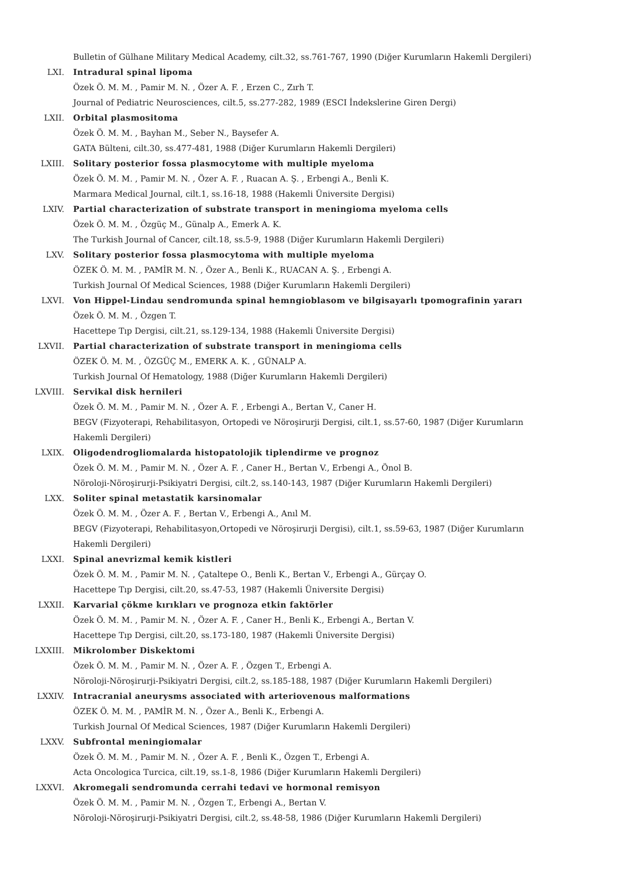Bulletin of Gülhane Military Medical Academy, cilt.32, ss.761-767, 1990 (Diğer Kurumların Hakemli Dergileri)
LXI. Intradural spinal lipoma
Özek Ö. M. M. , Pamir M. N. , Özer A. F. , Erzen C., Zırh T.
Journal of Pediatric Neurosciences, cilt.5, ss.277-282, 1989 (ESCI İndekslerine Giren Dergi)
LXII. Orbital plasmositoma
Özek Ö. M. M. , Bayhan M., Seber N., Baysefer A.
GATA Bülteni, cilt.30, ss.477-481, 1988 (Diğer Kurumların Hakemli Dergileri)
LXIII. Solitary posterior fossa plasmocytome with multiple myeloma
Özek Ö. M. M. , Pamir M. N. , Özer A. F. , Ruacan A. Ş. , Erbengi A., Benli K.
Marmara Medical Journal, cilt.1, ss.16-18, 1988 (Hakemli Üniversite Dergisi)
LXIV. Partial characterization of substrate transport in meningioma myeloma cells
Özek Ö. M. M. , Özgüç M., Günalp A., Emerk A. K.
The Turkish Journal of Cancer, cilt.18, ss.5-9, 1988 (Diğer Kurumların Hakemli Dergileri)
LXV. Solitary posterior fossa plasmocytoma with multiple myeloma
ÖZEK Ö. M. M. , PAMİR M. N. , Özer A., Benli K., RUACAN A. Ş. , Erbengi A.
Turkish Journal Of Medical Sciences, 1988 (Diğer Kurumların Hakemli Dergileri)
LXVI. Von Hippel-Lindau sendromunda spinal hemngioblasom ve bilgisayarlı tpomografinin yararı
Özek Ö. M. M. , Özgen T.
Hacettepe Tıp Dergisi, cilt.21, ss.129-134, 1988 (Hakemli Üniversite Dergisi)
LXVII. Partial characterization of substrate transport in meningioma cells
ÖZEK Ö. M. M. , ÖZGÜÇ M., EMERK A. K. , GÜNALP A.
Turkish Journal Of Hematology, 1988 (Diğer Kurumların Hakemli Dergileri)
LXVIII. Servikal disk hernileri
Özek Ö. M. M. , Pamir M. N. , Özer A. F. , Erbengi A., Bertan V., Caner H.
BEGV (Fizyoterapi, Rehabilitasyon, Ortopedi ve Nöroşirurji Dergisi, cilt.1, ss.57-60, 1987 (Diğer Kurumların Hakemli Dergileri)
LXIX. Oligodendrogliomalarda histopatolojik tiplendirme ve prognoz
Özek Ö. M. M. , Pamir M. N. , Özer A. F. , Caner H., Bertan V., Erbengi A., Önol B.
Nöroloji-Nöroşirurji-Psikiyatri Dergisi, cilt.2, ss.140-143, 1987 (Diğer Kurumların Hakemli Dergileri)
LXX. Soliter spinal metastatik karsinomalar
Özek Ö. M. M. , Özer A. F. , Bertan V., Erbengi A., Anıl M.
BEGV (Fizyoterapi, Rehabilitasyon,Ortopedi ve Nöroşirurji Dergisi), cilt.1, ss.59-63, 1987 (Diğer Kurumların Hakemli Dergileri)
LXXI. Spinal anevrizmal kemik kistleri
Özek Ö. M. M. , Pamir M. N. , Çataltepe O., Benli K., Bertan V., Erbengi A., Gürçay O.
Hacettepe Tıp Dergisi, cilt.20, ss.47-53, 1987 (Hakemli Üniversite Dergisi)
LXXII. Karvarial çökme kırıkları ve prognoza etkin faktörler
Özek Ö. M. M. , Pamir M. N. , Özer A. F. , Caner H., Benli K., Erbengi A., Bertan V.
Hacettepe Tıp Dergisi, cilt.20, ss.173-180, 1987 (Hakemli Üniversite Dergisi)
LXXIII. Mikrolomber Diskektomi
Özek Ö. M. M. , Pamir M. N. , Özer A. F. , Özgen T., Erbengi A.
Nöroloji-Nöroşirurji-Psikiyatri Dergisi, cilt.2, ss.185-188, 1987 (Diğer Kurumların Hakemli Dergileri)
LXXIV. Intracranial aneurysms associated with arteriovenous malformations
ÖZEK Ö. M. M. , PAMİR M. N. , Özer A., Benli K., Erbengi A.
Turkish Journal Of Medical Sciences, 1987 (Diğer Kurumların Hakemli Dergileri)
LXXV. Subfrontal meningiomalar
Özek Ö. M. M. , Pamir M. N. , Özer A. F. , Benli K., Özgen T., Erbengi A.
Acta Oncologica Turcica, cilt.19, ss.1-8, 1986 (Diğer Kurumların Hakemli Dergileri)
LXXVI. Akromegali sendromunda cerrahi tedavi ve hormonal remisyon
Özek Ö. M. M. , Pamir M. N. , Özgen T., Erbengi A., Bertan V.
Nöroloji-Nöroşirurji-Psikiyatri Dergisi, cilt.2, ss.48-58, 1986 (Diğer Kurumların Hakemli Dergileri)